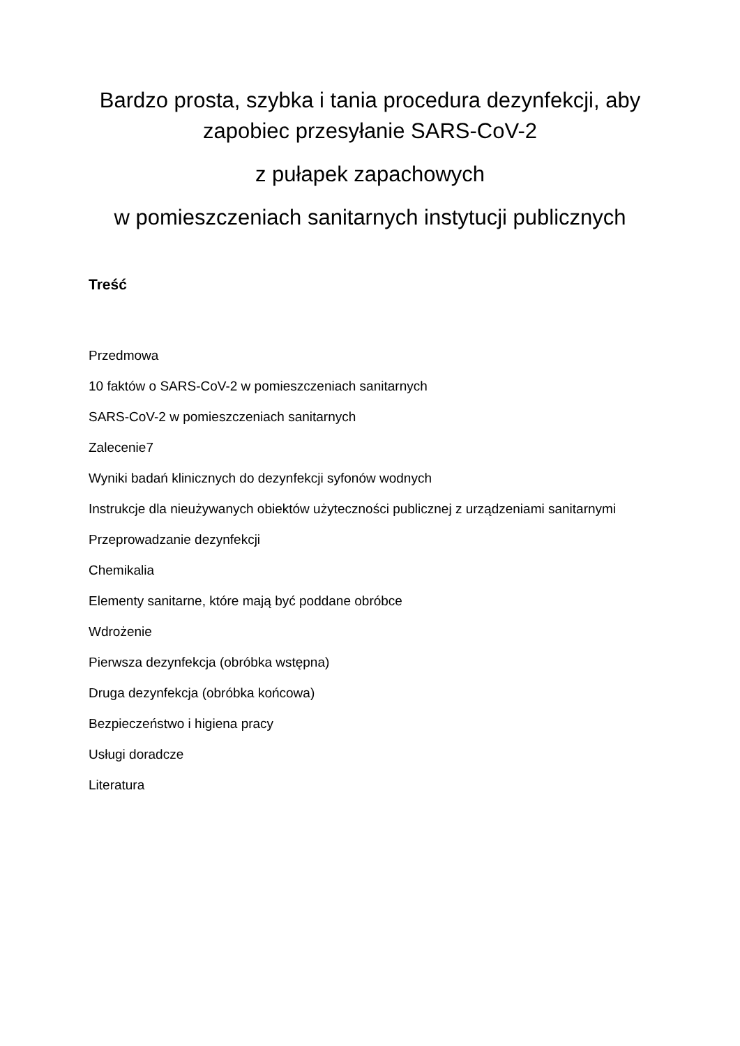Bardzo prosta, szybka i tania procedura dezynfekcji, aby zapobiec przesyłanie SARS-CoV-2
z pułapek zapachowych
w pomieszczeniach sanitarnych instytucji publicznych
Treść
Przedmowa
10 faktów o SARS-CoV-2 w pomieszczeniach sanitarnych
SARS-CoV-2 w pomieszczeniach sanitarnych
Zalecenie7
Wyniki badań klinicznych do dezynfekcji syfonów wodnych
Instrukcje dla nieużywanych obiektów użyteczności publicznej z urządzeniami sanitarnymi
Przeprowadzanie dezynfekcji
Chemikalia
Elementy sanitarne, które mają być poddane obróbce
Wdrożenie
Pierwsza dezynfekcja (obróbka wstępna)
Druga dezynfekcja (obróbka końcowa)
Bezpieczeństwo i higiena pracy
Usługi doradcze
Literatura